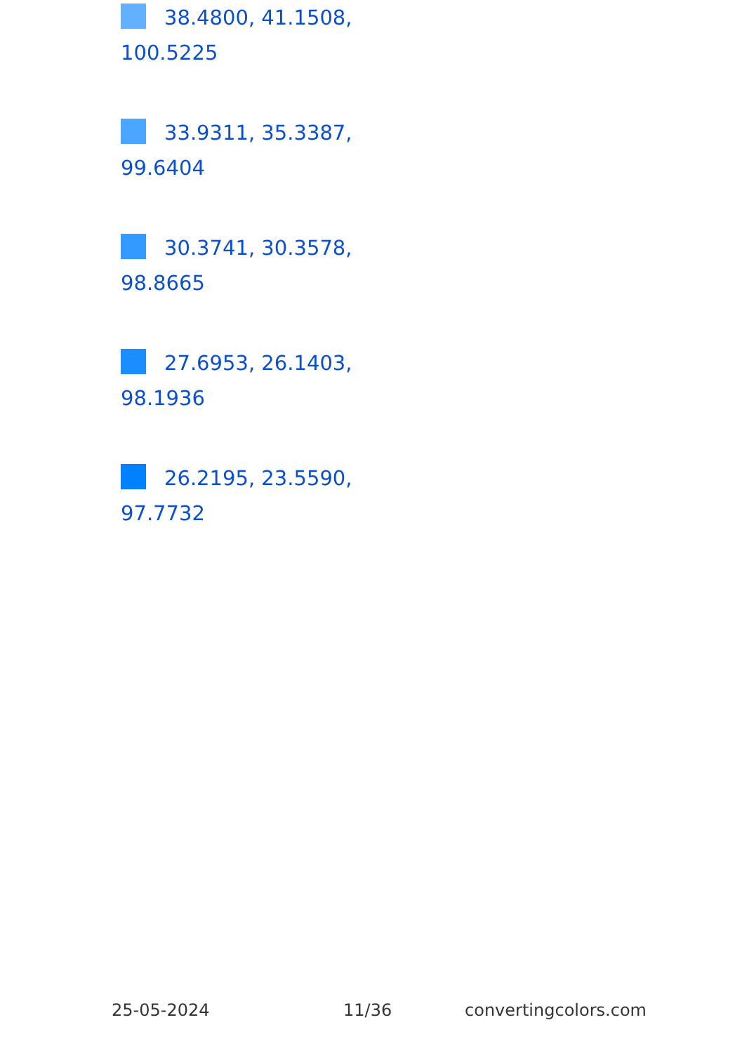38.4800, 41.1508, 100.5225
33.9311, 35.3387, 99.6404
30.3741, 30.3578, 98.8665
27.6953, 26.1403, 98.1936
26.2195, 23.5590, 97.7732
25-05-2024 11/36 convertingcolors.com